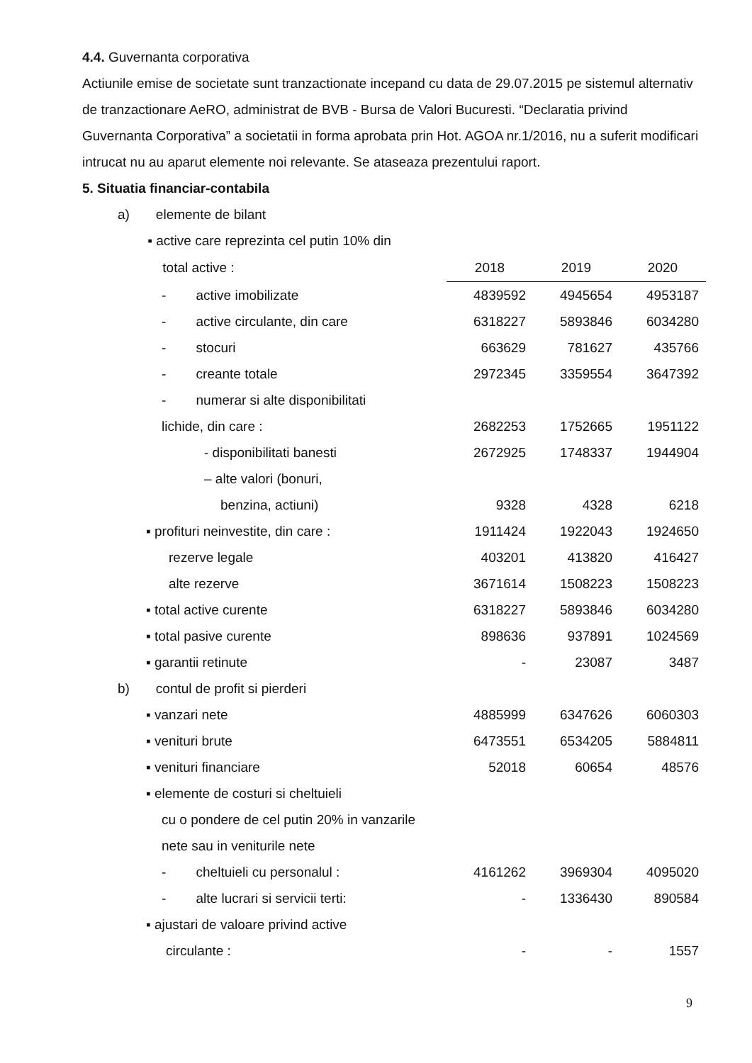4.4. Guvernanta corporativa
Actiunile emise de societate sunt tranzactionate incepand cu data de 29.07.2015 pe sistemul alternativ de tranzactionare AeRO, administrat de BVB - Bursa de Valori Bucuresti. “Declaratia privind Guvernanta Corporativa” a societatii in forma aprobata prin Hot. AGOA nr.1/2016, nu a suferit modificari intrucat nu au aparut elemente noi relevante. Se ataseaza prezentului raport.
5. Situatia financiar-contabila
| a) elemente de bilant | | | |
| ▪ active care reprezinta cel putin 10% din | | | |
| total active : | 2018 | 2019 | 2020 |
| - active imobilizate | 4839592 | 4945654 | 4953187 |
| - active circulante, din care | 6318227 | 5893846 | 6034280 |
| - stocuri | 663629 | 781627 | 435766 |
| - creante totale | 2972345 | 3359554 | 3647392 |
| - numerar si alte disponibilitati | | | |
| lichide, din care : | 2682253 | 1752665 | 1951122 |
| - disponibilitati banesti | 2672925 | 1748337 | 1944904 |
| – alte valori (bonuri, | | | |
| benzina, actiuni) | 9328 | 4328 | 6218 |
| ▪ profituri neinvestite, din care : | 1911424 | 1922043 | 1924650 |
| rezerve legale | 403201 | 413820 | 416427 |
| alte rezerve | 3671614 | 1508223 | 1508223 |
| ▪ total active curente | 6318227 | 5893846 | 6034280 |
| ▪ total pasive curente | 898636 | 937891 | 1024569 |
| ▪ garantii retinute | - | 23087 | 3487 |
| b) contul de profit si pierderi | | | |
| ▪ vanzari nete | 4885999 | 6347626 | 6060303 |
| ▪ venituri brute | 6473551 | 6534205 | 5884811 |
| ▪ venituri financiare | 52018 | 60654 | 48576 |
| ▪ elemente de costuri si cheltuieli | | | |
| cu o pondere de cel putin 20% in vanzarile | | | |
| nete sau in veniturile nete | | | |
| - cheltuieli cu personalul : | 4161262 | 3969304 | 4095020 |
| - alte lucrari si servicii terti: | - | 1336430 | 890584 |
| ▪ ajustari de valoare privind active | | | |
| circulante : | - | - | 1557 |
9